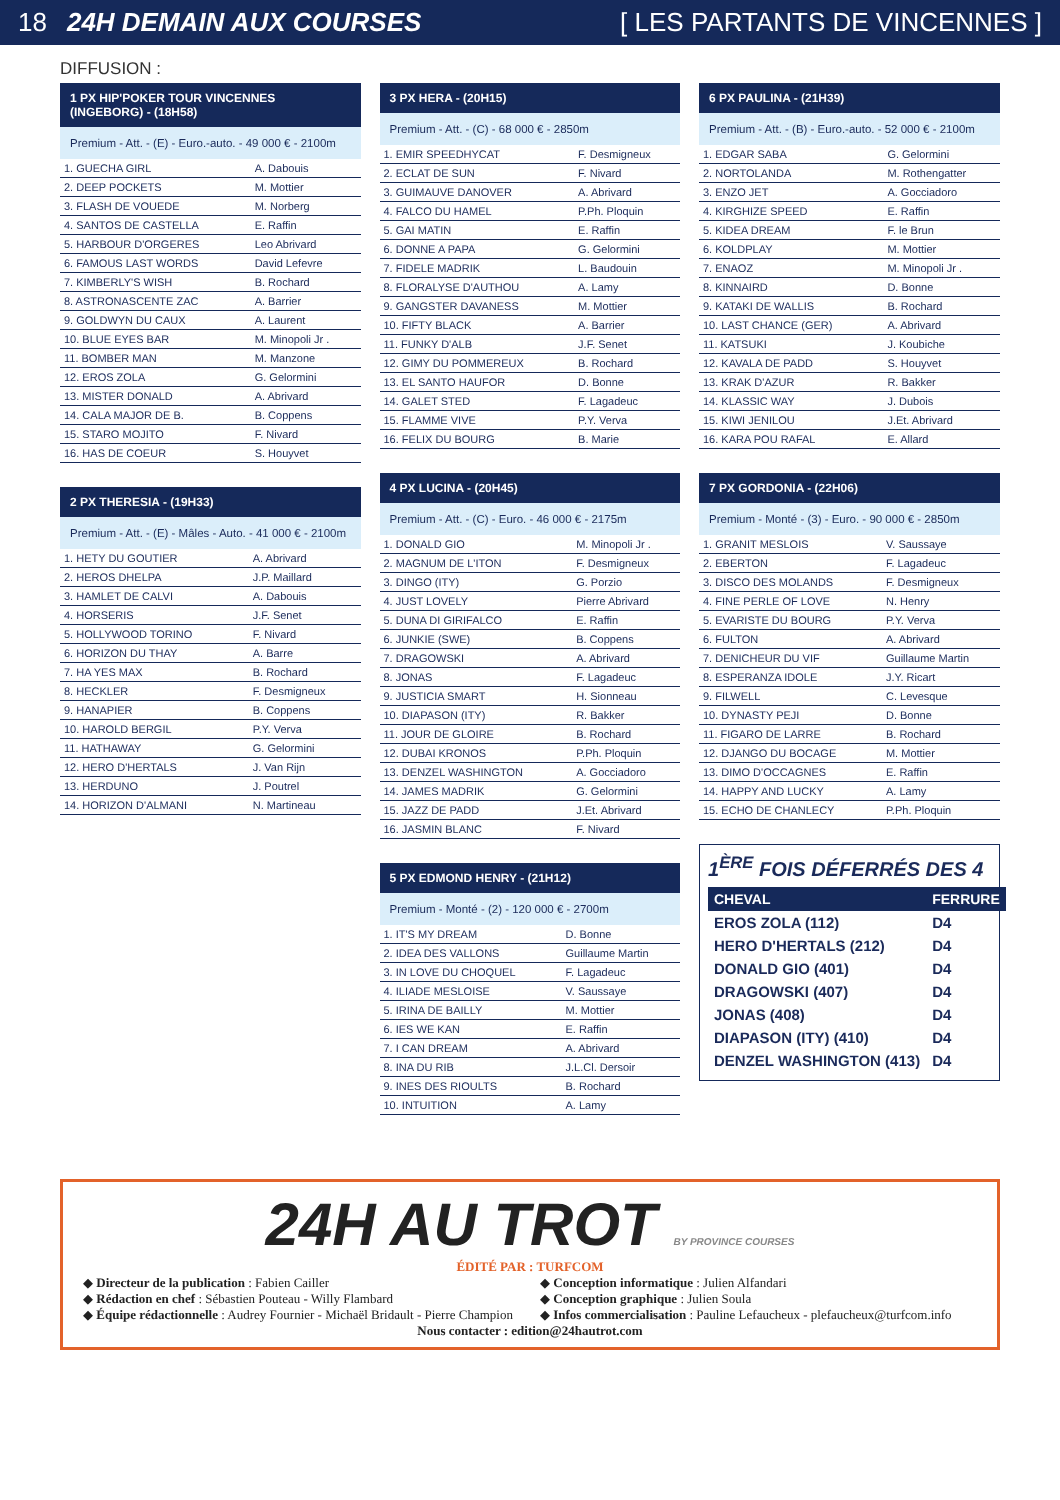18 24H DEMAIN AUX COURSES [ LES PARTANTS DE VINCENNES ]
DIFFUSION :
1 PX HIP'POKER TOUR VINCENNES (INGEBORG) - (18H58)
Premium - Att. - (E) - Euro.-auto. - 49 000 € - 2100m
| 1. GUECHA GIRL | A. Dabouis |
| 2. DEEP POCKETS | M. Mottier |
| 3. FLASH DE VOUEDE | M. Norberg |
| 4. SANTOS DE CASTELLA | E. Raffin |
| 5. HARBOUR D'ORGERES | Leo Abrivard |
| 6. FAMOUS LAST WORDS | David Lefevre |
| 7. KIMBERLY'S WISH | B. Rochard |
| 8. ASTRONASCENTE ZAC | A. Barrier |
| 9. GOLDWYN DU CAUX | A. Laurent |
| 10. BLUE EYES BAR | M. Minopoli Jr . |
| 11. BOMBER MAN | M. Manzone |
| 12. EROS ZOLA | G. Gelormini |
| 13. MISTER DONALD | A. Abrivard |
| 14. CALA MAJOR DE B. | B. Coppens |
| 15. STARO MOJITO | F. Nivard |
| 16. HAS DE COEUR | S. Houyvet |
2 PX THERESIA - (19H33)
Premium - Att. - (E) - Mâles - Auto. - 41 000 € - 2100m
| 1. HETY DU GOUTIER | A. Abrivard |
| 2. HEROS DHELPA | J.P. Maillard |
| 3. HAMLET DE CALVI | A. Dabouis |
| 4. HORSERIS | J.F. Senet |
| 5. HOLLYWOOD TORINO | F. Nivard |
| 6. HORIZON DU THAY | A. Barre |
| 7. HA YES MAX | B. Rochard |
| 8. HECKLER | F. Desmigneux |
| 9. HANAPIER | B. Coppens |
| 10. HAROLD BERGIL | P.Y. Verva |
| 11. HATHAWAY | G. Gelormini |
| 12. HERO D'HERTALS | J. Van Rijn |
| 13. HERDUNO | J. Poutrel |
| 14. HORIZON D'ALMANI | N. Martineau |
3 PX HERA - (20H15)
Premium - Att. - (C) - 68 000 € - 2850m
| 1. EMIR SPEEDHYCAT | F. Desmigneux |
| 2. ECLAT DE SUN | F. Nivard |
| 3. GUIMAUVE DANOVER | A. Abrivard |
| 4. FALCO DU HAMEL | P.Ph. Ploquin |
| 5. GAI MATIN | E. Raffin |
| 6. DONNE A PAPA | G. Gelormini |
| 7. FIDELE MADRIK | L. Baudouin |
| 8. FLORALYSE D'AUTHOU | A. Lamy |
| 9. GANGSTER DAVANESS | M. Mottier |
| 10. FIFTY BLACK | A. Barrier |
| 11. FUNKY D'ALB | J.F. Senet |
| 12. GIMY DU POMMEREUX | B. Rochard |
| 13. EL SANTO HAUFOR | D. Bonne |
| 14. GALET STED | F. Lagadeuc |
| 15. FLAMME VIVE | P.Y. Verva |
| 16. FELIX DU BOURG | B. Marie |
4 PX LUCINA - (20H45)
Premium - Att. - (C) - Euro. - 46 000 € - 2175m
| 1. DONALD GIO | M. Minopoli Jr . |
| 2. MAGNUM DE L'ITON | F. Desmigneux |
| 3. DINGO (ITY) | G. Porzio |
| 4. JUST LOVELY | Pierre Abrivard |
| 5. DUNA DI GIRIFALCO | E. Raffin |
| 6. JUNKIE (SWE) | B. Coppens |
| 7. DRAGOWSKI | A. Abrivard |
| 8. JONAS | F. Lagadeuc |
| 9. JUSTICIA SMART | H. Sionneau |
| 10. DIAPASON (ITY) | R. Bakker |
| 11. JOUR DE GLOIRE | B. Rochard |
| 12. DUBAI KRONOS | P.Ph. Ploquin |
| 13. DENZEL WASHINGTON | A. Gocciadoro |
| 14. JAMES MADRIK | G. Gelormini |
| 15. JAZZ DE PADD | J.Et. Abrivard |
| 16. JASMIN BLANC | F. Nivard |
5 PX EDMOND HENRY - (21H12)
Premium - Monté - (2) - 120 000 € - 2700m
| 1. IT'S MY DREAM | D. Bonne |
| 2. IDEA DES VALLONS | Guillaume Martin |
| 3. IN LOVE DU CHOQUEL | F. Lagadeuc |
| 4. ILIADE MESLOISE | V. Saussaye |
| 5. IRINA DE BAILLY | M. Mottier |
| 6. IES WE KAN | E. Raffin |
| 7. I CAN DREAM | A. Abrivard |
| 8. INA DU RIB | J.L.Cl. Dersoir |
| 9. INES DES RIOULTS | B. Rochard |
| 10. INTUITION | A. Lamy |
6 PX PAULINA - (21H39)
Premium - Att. - (B) - Euro.-auto. - 52 000 € - 2100m
| 1. EDGAR SABA | G. Gelormini |
| 2. NORTOLANDA | M. Rothengatter |
| 3. ENZO JET | A. Gocciadoro |
| 4. KIRGHIZE SPEED | E. Raffin |
| 5. KIDEA DREAM | F. le Brun |
| 6. KOLDPLAY | M. Mottier |
| 7. ENAOZ | M. Minopoli Jr . |
| 8. KINNAIRD | D. Bonne |
| 9. KATAKI DE WALLIS | B. Rochard |
| 10. LAST CHANCE (GER) | A. Abrivard |
| 11. KATSUKI | J. Koubiche |
| 12. KAVALA DE PADD | S. Houyvet |
| 13. KRAK D'AZUR | R. Bakker |
| 14. KLASSIC WAY | J. Dubois |
| 15. KIWI JENILOU | J.Et. Abrivard |
| 16. KARA POU RAFAL | E. Allard |
7 PX GORDONIA - (22H06)
Premium - Monté - (3) - Euro. - 90 000 € - 2850m
| 1. GRANIT MESLOIS | V. Saussaye |
| 2. EBERTON | F. Lagadeuc |
| 3. DISCO DES MOLANDS | F. Desmigneux |
| 4. FINE PERLE OF LOVE | N. Henry |
| 5. EVARISTE DU BOURG | P.Y. Verva |
| 6. FULTON | A. Abrivard |
| 7. DENICHEUR DU VIF | Guillaume Martin |
| 8. ESPERANZA IDOLE | J.Y. Ricart |
| 9. FILWELL | C. Levesque |
| 10. DYNASTY PEJI | D. Bonne |
| 11. FIGARO DE LARRE | B. Rochard |
| 12. DJANGO DU BOCAGE | M. Mottier |
| 13. DIMO D'OCCAGNES | E. Raffin |
| 14. HAPPY AND LUCKY | A. Lamy |
| 15. ECHO DE CHANLECY | P.Ph. Ploquin |
1<sup>ÈRE</sup> FOIS DÉFERRÉS DES 4
| CHEVAL | FERRURE |
| --- | --- |
| EROS ZOLA (112) | D4 |
| HERO D'HERTALS (212) | D4 |
| DONALD GIO (401) | D4 |
| DRAGOWSKI (407) | D4 |
| JONAS (408) | D4 |
| DIAPASON (ITY) (410) | D4 |
| DENZEL WASHINGTON (413) | D4 |
24H AU TROT BY PROVINCE COURSES
ÉDITÉ PAR : TURFCOM
◆ Directeur de la publication : Fabien Cailler
◆ Rédaction en chef : Sébastien Pouteau - Willy Flambard
◆ Équipe rédactionnelle : Audrey Fournier - Michaël Bridault - Pierre Champion
◆ Conception informatique : Julien Alfandari
◆ Conception graphique : Julien Soula
◆ Infos commercialisation : Pauline Lefaucheux - plefaucheux@turfcom.info
Nous contacter : edition@24hautrot.com